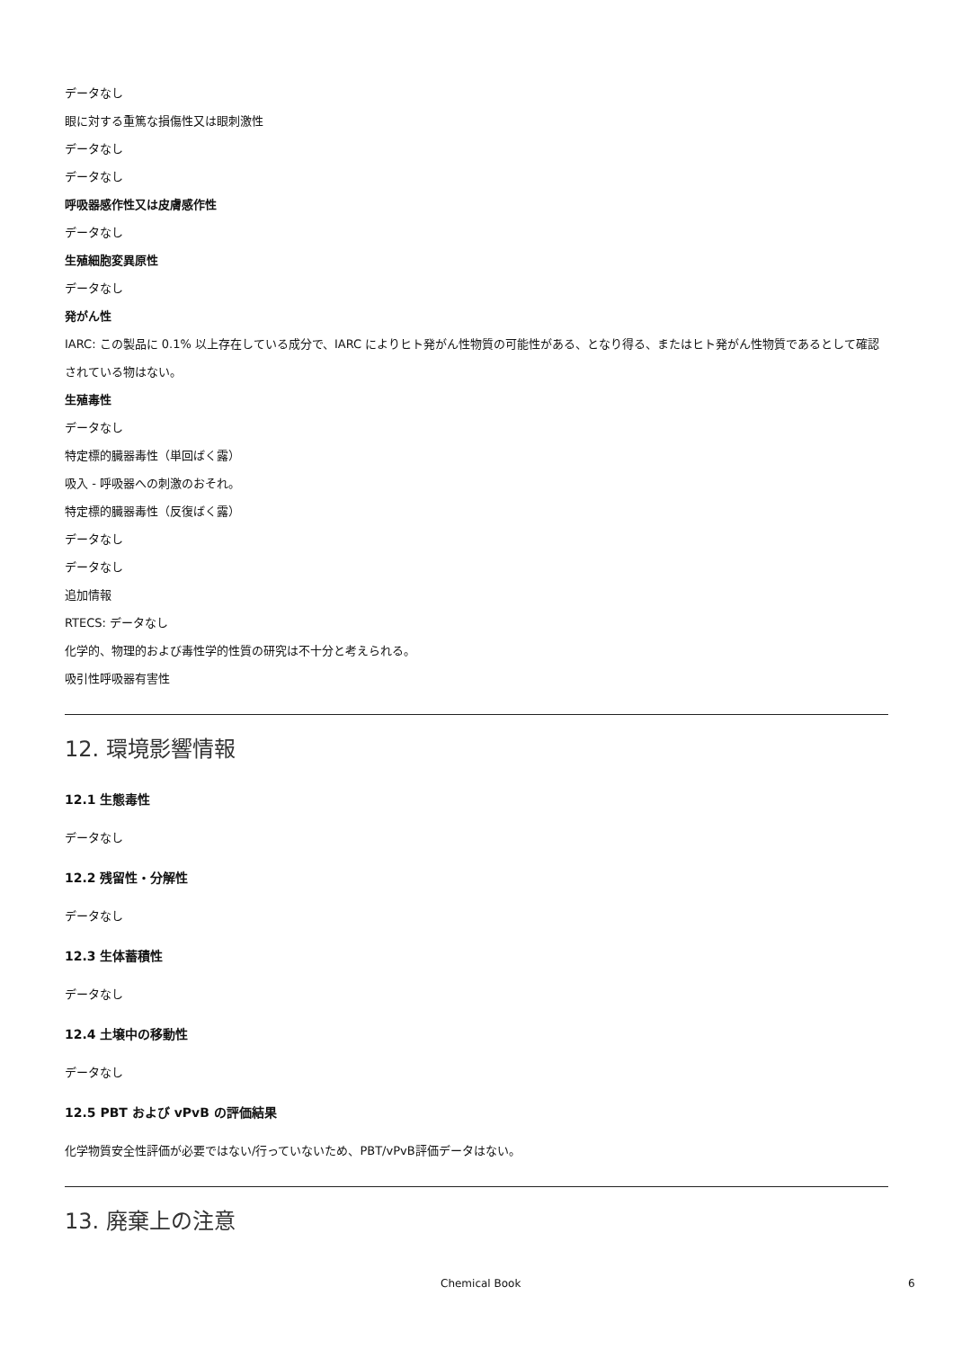データなし
眼に対する重篤な損傷性又は眼刺激性
データなし
データなし
呼吸器感作性又は皮膚感作性
データなし
生殖細胞変異原性
データなし
発がん性
IARC: この製品に 0.1% 以上存在している成分で、IARC によりヒト発がん性物質の可能性がある、となり得る、またはヒト発がん性物質であるとして確認されている物はない。
生殖毒性
データなし
特定標的臓器毒性（単回ばく露）
吸入 - 呼吸器への刺激のおそれ。
特定標的臓器毒性（反復ばく露）
データなし
データなし
追加情報
RTECS: データなし
化学的、物理的および毒性学的性質の研究は不十分と考えられる。
吸引性呼吸器有害性
12. 環境影響情報
12.1 生態毒性
データなし
12.2 残留性・分解性
データなし
12.3 生体蓄積性
データなし
12.4 土壌中の移動性
データなし
12.5 PBT および vPvB の評価結果
化学物質安全性評価が必要ではない/行っていないため、PBT/vPvB評価データはない。
13. 廃棄上の注意
Chemical Book 6